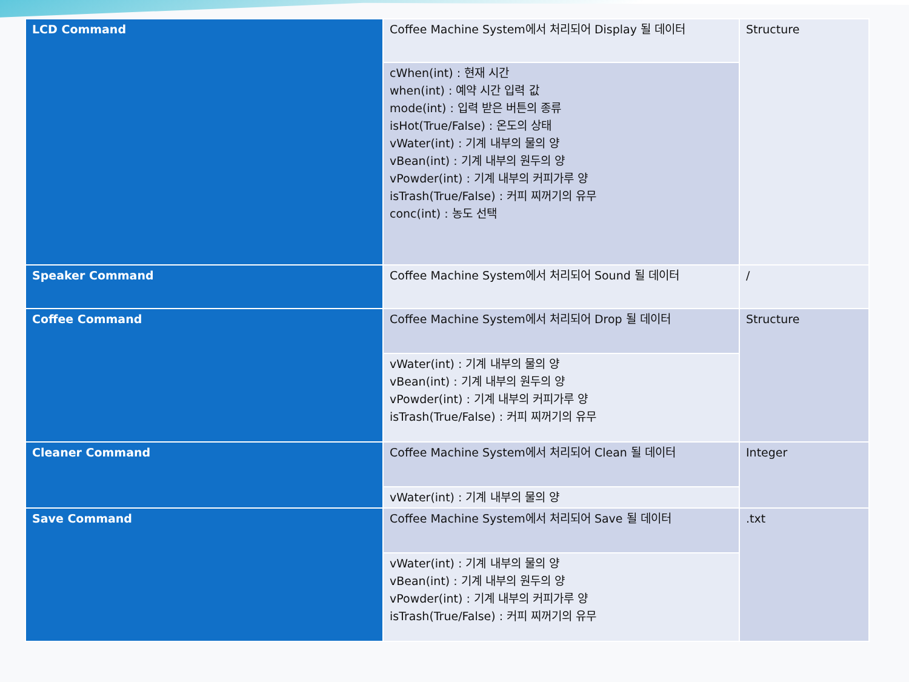| LCD Command | Coffee Machine System에서 처리되어 Display 될 데이터 | Structure |
| | cWhen(int) : 현재 시간 when(int) : 예약 시간 입력 값 mode(int) : 입력 받은 버튼의 종류 isHot(True/False) : 온도의 상태 vWater(int) : 기계 내부의 물의 양 vBean(int) : 기계 내부의 원두의 양 vPowder(int) : 기계 내부의 커피가루 양 isTrash(True/False) : 커피 찌꺼기의 유무 conc(int) : 농도 선택 | |
| Speaker Command | Coffee Machine System에서 처리되어 Sound 될 데이터 | / |
| Coffee Command | Coffee Machine System에서 처리되어 Drop 될 데이터 | Structure |
| | vWater(int) : 기계 내부의 물의 양 vBean(int) : 기계 내부의 원두의 양 vPowder(int) : 기계 내부의 커피가루 양 isTrash(True/False) : 커피 찌꺼기의 유무 | |
| Cleaner Command | Coffee Machine System에서 처리되어 Clean 될 데이터 | Integer |
| | vWater(int) : 기계 내부의 물의 양 | |
| Save Command | Coffee Machine System에서 처리되어 Save 될 데이터 | .txt |
| | vWater(int) : 기계 내부의 물의 양 vBean(int) : 기계 내부의 원두의 양 vPowder(int) : 기계 내부의 커피가루 양 isTrash(True/False) : 커피 찌꺼기의 유무 | |